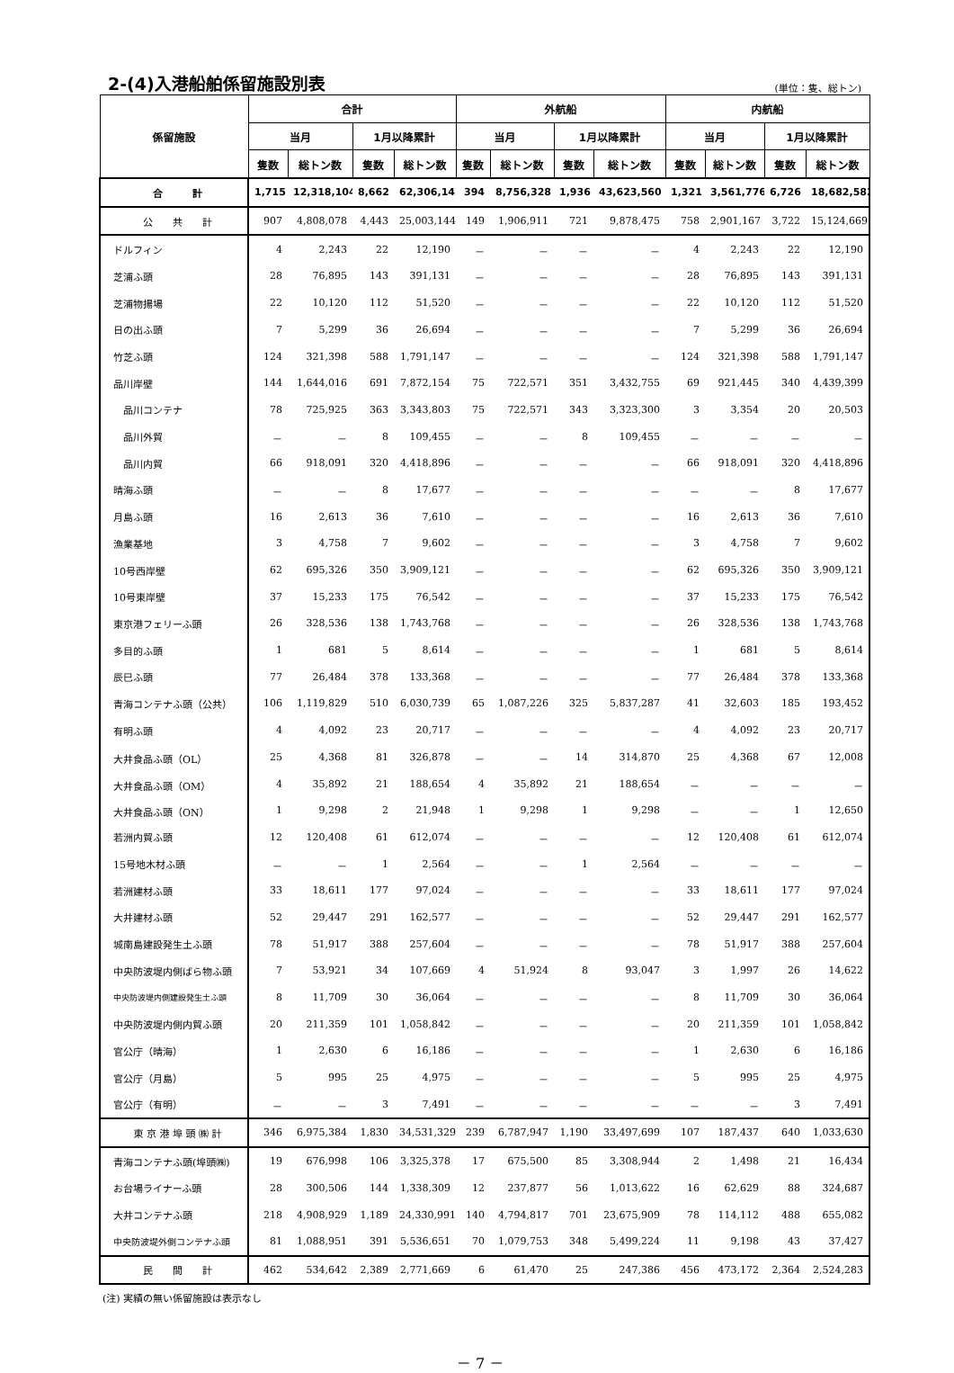2-(4)入港船舶係留施設別表
(単位：隻、総トン)
| 係留施設 | 合計 | | | | 外航船 | | | | 内航船 | | | |
| --- | --- | --- | --- | --- | --- | --- | --- | --- | --- | --- | --- | --- |
| | 当月 | | 1月以降累計 | | 当月 | | 1月以降累計 | | 当月 | | 1月以降累計 | |
| | 隻数 | 総トン数 | 隻数 | 総トン数 | 隻数 | 総トン数 | 隻数 | 総トン数 | 隻数 | 総トン数 | 隻数 | 総トン数 |
| 合 計 | 1,715 | 12,318,104 | 8,662 | 62,306,142 | 394 | 8,756,328 | 1,936 | 43,623,560 | 1,321 | 3,561,776 | 6,726 | 18,682,582 |
| 公 共 計 | 907 | 4,808,078 | 4,443 | 25,003,144 | 149 | 1,906,911 | 721 | 9,878,475 | 758 | 2,901,167 | 3,722 | 15,124,669 |
| ドルフィン | 4 | 2,243 | 22 | 12,190 | － | － | － | － | 4 | 2,243 | 22 | 12,190 |
| 芝浦ふ頭 | 28 | 76,895 | 143 | 391,131 | － | － | － | － | 28 | 76,895 | 143 | 391,131 |
| 芝浦物揚場 | 22 | 10,120 | 112 | 51,520 | － | － | － | － | 22 | 10,120 | 112 | 51,520 |
| 日の出ふ頭 | 7 | 5,299 | 36 | 26,694 | － | － | － | － | 7 | 5,299 | 36 | 26,694 |
| 竹芝ふ頭 | 124 | 321,398 | 588 | 1,791,147 | － | － | － | － | 124 | 321,398 | 588 | 1,791,147 |
| 品川岸壁 | 144 | 1,644,016 | 691 | 7,872,154 | 75 | 722,571 | 351 | 3,432,755 | 69 | 921,445 | 340 | 4,439,399 |
| 品川コンテナ | 78 | 725,925 | 363 | 3,343,803 | 75 | 722,571 | 343 | 3,323,300 | 3 | 3,354 | 20 | 20,503 |
| 品川外貿 | － | － | 8 | 109,455 | － | － | 8 | 109,455 | － | － | － | － |
| 品川内貿 | 66 | 918,091 | 320 | 4,418,896 | － | － | － | － | 66 | 918,091 | 320 | 4,418,896 |
| 晴海ふ頭 | － | － | 8 | 17,677 | － | － | － | － | － | － | 8 | 17,677 |
| 月島ふ頭 | 16 | 2,613 | 36 | 7,610 | － | － | － | － | 16 | 2,613 | 36 | 7,610 |
| 漁業基地 | 3 | 4,758 | 7 | 9,602 | － | － | － | － | 3 | 4,758 | 7 | 9,602 |
| 10号西岸壁 | 62 | 695,326 | 350 | 3,909,121 | － | － | － | － | 62 | 695,326 | 350 | 3,909,121 |
| 10号東岸壁 | 37 | 15,233 | 175 | 76,542 | － | － | － | － | 37 | 15,233 | 175 | 76,542 |
| 東京港フェリーふ頭 | 26 | 328,536 | 138 | 1,743,768 | － | － | － | － | 26 | 328,536 | 138 | 1,743,768 |
| 多目的ふ頭 | 1 | 681 | 5 | 8,614 | － | － | － | － | 1 | 681 | 5 | 8,614 |
| 辰巳ふ頭 | 77 | 26,484 | 378 | 133,368 | － | － | － | － | 77 | 26,484 | 378 | 133,368 |
| 青海コンテナふ頭（公共） | 106 | 1,119,829 | 510 | 6,030,739 | 65 | 1,087,226 | 325 | 5,837,287 | 41 | 32,603 | 185 | 193,452 |
| 有明ふ頭 | 4 | 4,092 | 23 | 20,717 | － | － | － | － | 4 | 4,092 | 23 | 20,717 |
| 大井食品ふ頭（OL） | 25 | 4,368 | 81 | 326,878 | － | － | 14 | 314,870 | 25 | 4,368 | 67 | 12,008 |
| 大井食品ふ頭（OM） | 4 | 35,892 | 21 | 188,654 | 4 | 35,892 | 21 | 188,654 | － | － | － | － |
| 大井食品ふ頭（ON） | 1 | 9,298 | 2 | 21,948 | 1 | 9,298 | 1 | 9,298 | － | － | 1 | 12,650 |
| 若洲内貿ふ頭 | 12 | 120,408 | 61 | 612,074 | － | － | － | － | 12 | 120,408 | 61 | 612,074 |
| 15号地木材ふ頭 | － | － | 1 | 2,564 | － | － | 1 | 2,564 | － | － | － | － |
| 若洲建材ふ頭 | 33 | 18,611 | 177 | 97,024 | － | － | － | － | 33 | 18,611 | 177 | 97,024 |
| 大井建材ふ頭 | 52 | 29,447 | 291 | 162,577 | － | － | － | － | 52 | 29,447 | 291 | 162,577 |
| 城南島建設発生土ふ頭 | 78 | 51,917 | 388 | 257,604 | － | － | － | － | 78 | 51,917 | 388 | 257,604 |
| 中央防波堤内側ばら物ふ頭 | 7 | 53,921 | 34 | 107,669 | 4 | 51,924 | 8 | 93,047 | 3 | 1,997 | 26 | 14,622 |
| 中央防波堤内側建設発生土ふ頭 | 8 | 11,709 | 30 | 36,064 | － | － | － | － | 8 | 11,709 | 30 | 36,064 |
| 中央防波堤内側内貿ふ頭 | 20 | 211,359 | 101 | 1,058,842 | － | － | － | － | 20 | 211,359 | 101 | 1,058,842 |
| 官公庁（晴海） | 1 | 2,630 | 6 | 16,186 | － | － | － | － | 1 | 2,630 | 6 | 16,186 |
| 官公庁（月島） | 5 | 995 | 25 | 4,975 | － | － | － | － | 5 | 995 | 25 | 4,975 |
| 官公庁（有明） | － | － | 3 | 7,491 | － | － | － | － | － | － | 3 | 7,491 |
| 東 京 港 埠 頭 ㈱ 計 | 346 | 6,975,384 | 1,830 | 34,531,329 | 239 | 6,787,947 | 1,190 | 33,497,699 | 107 | 187,437 | 640 | 1,033,630 |
| 青海コンテナふ頭(埠頭㈱) | 19 | 676,998 | 106 | 3,325,378 | 17 | 675,500 | 85 | 3,308,944 | 2 | 1,498 | 21 | 16,434 |
| お台場ライナーふ頭 | 28 | 300,506 | 144 | 1,338,309 | 12 | 237,877 | 56 | 1,013,622 | 16 | 62,629 | 88 | 324,687 |
| 大井コンテナふ頭 | 218 | 4,908,929 | 1,189 | 24,330,991 | 140 | 4,794,817 | 701 | 23,675,909 | 78 | 114,112 | 488 | 655,082 |
| 中央防波堤外側コンテナふ頭 | 81 | 1,088,951 | 391 | 5,536,651 | 70 | 1,079,753 | 348 | 5,499,224 | 11 | 9,198 | 43 | 37,427 |
| 民 間 計 | 462 | 534,642 | 2,389 | 2,771,669 | 6 | 61,470 | 25 | 247,386 | 456 | 473,172 | 2,364 | 2,524,283 |
(注) 実績の無い係留施設は表示なし
－ 7 －